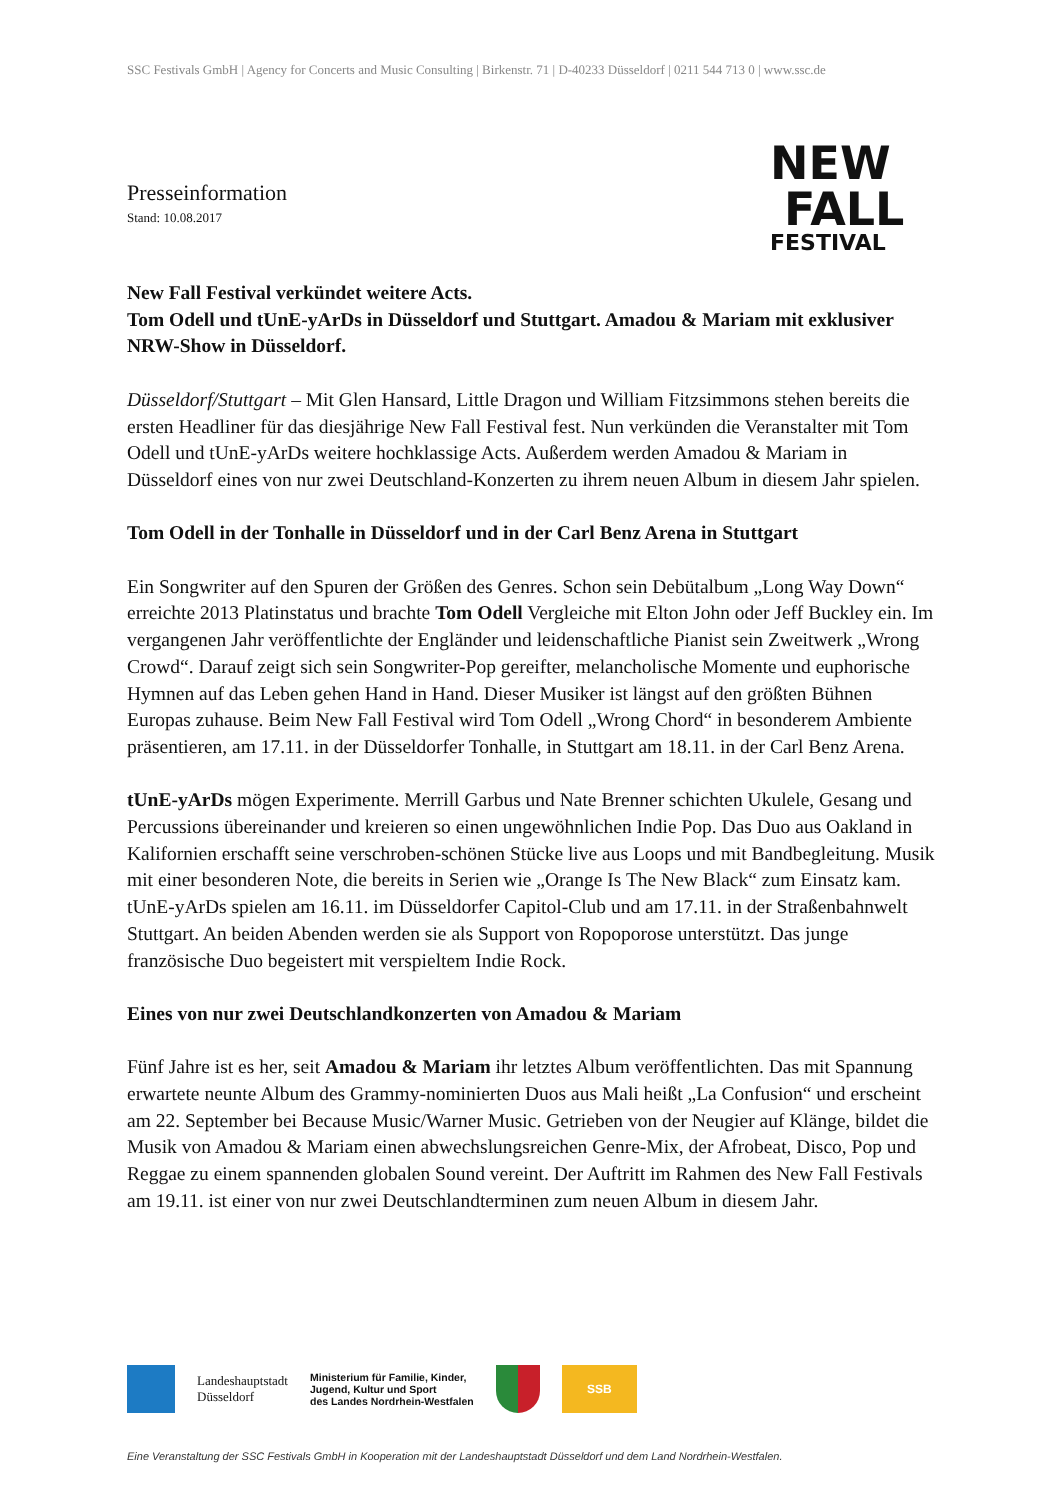SSC Festivals GmbH | Agency for Concerts and Music Consulting | Birkenstr. 71 | D-40233 Düsseldorf | 0211 544 713 0 | www.ssc.de
Presseinformation
Stand: 10.08.2017
NEW
FALL
FESTIVAL
New Fall Festival verkündet weitere Acts.
Tom Odell und tUnE-yArDs in Düsseldorf und Stuttgart. Amadou & Mariam mit exklusiver NRW-Show in Düsseldorf.
Düsseldorf/Stuttgart – Mit Glen Hansard, Little Dragon und William Fitzsimmons stehen bereits die ersten Headliner für das diesjährige New Fall Festival fest. Nun verkünden die Veranstalter mit Tom Odell und tUnE-yArDs weitere hochklassige Acts. Außerdem werden Amadou & Mariam in Düsseldorf eines von nur zwei Deutschland-Konzerten zu ihrem neuen Album in diesem Jahr spielen.
Tom Odell in der Tonhalle in Düsseldorf und in der Carl Benz Arena in Stuttgart
Ein Songwriter auf den Spuren der Größen des Genres. Schon sein Debütalbum „Long Way Down“ erreichte 2013 Platinstatus und brachte Tom Odell Vergleiche mit Elton John oder Jeff Buckley ein. Im vergangenen Jahr veröffentlichte der Engländer und leidenschaftliche Pianist sein Zweitwerk „Wrong Crowd“. Darauf zeigt sich sein Songwriter-Pop gereifter, melancholische Momente und euphorische Hymnen auf das Leben gehen Hand in Hand. Dieser Musiker ist längst auf den größten Bühnen Europas zuhause. Beim New Fall Festival wird Tom Odell „Wrong Chord“ in besonderem Ambiente präsentieren, am 17.11. in der Düsseldorfer Tonhalle, in Stuttgart am 18.11. in der Carl Benz Arena.
tUnE-yArDs mögen Experimente. Merrill Garbus und Nate Brenner schichten Ukulele, Gesang und Percussions übereinander und kreieren so einen ungewöhnlichen Indie Pop. Das Duo aus Oakland in Kalifornien erschafft seine verschroben-schönen Stücke live aus Loops und mit Bandbegleitung. Musik mit einer besonderen Note, die bereits in Serien wie „Orange Is The New Black“ zum Einsatz kam. tUnE-yArDs spielen am 16.11. im Düsseldorfer Capitol-Club und am 17.11. in der Straßenbahnwelt Stuttgart. An beiden Abenden werden sie als Support von Ropoporose unterstützt. Das junge französische Duo begeistert mit verspieltem Indie Rock.
Eines von nur zwei Deutschlandkonzerten von Amadou & Mariam
Fünf Jahre ist es her, seit Amadou & Mariam ihr letztes Album veröffentlichten. Das mit Spannung erwartete neunte Album des Grammy-nominierten Duos aus Mali heißt „La Confusion“ und erscheint am 22. September bei Because Music/Warner Music. Getrieben von der Neugier auf Klänge, bildet die Musik von Amadou & Mariam einen abwechslungsreichen Genre-Mix, der Afrobeat, Disco, Pop und Reggae zu einem spannenden globalen Sound vereint. Der Auftritt im Rahmen des New Fall Festivals am 19.11. ist einer von nur zwei Deutschlandterminen zum neuen Album in diesem Jahr.
Landeshauptstadt
Düsseldorf
Ministerium für Familie, Kinder,
Jugend, Kultur und Sport
des Landes Nordrhein-Westfalen
SSB
Eine Veranstaltung der SSC Festivals GmbH in Kooperation mit der Landeshauptstadt Düsseldorf und dem Land Nordrhein-Westfalen.